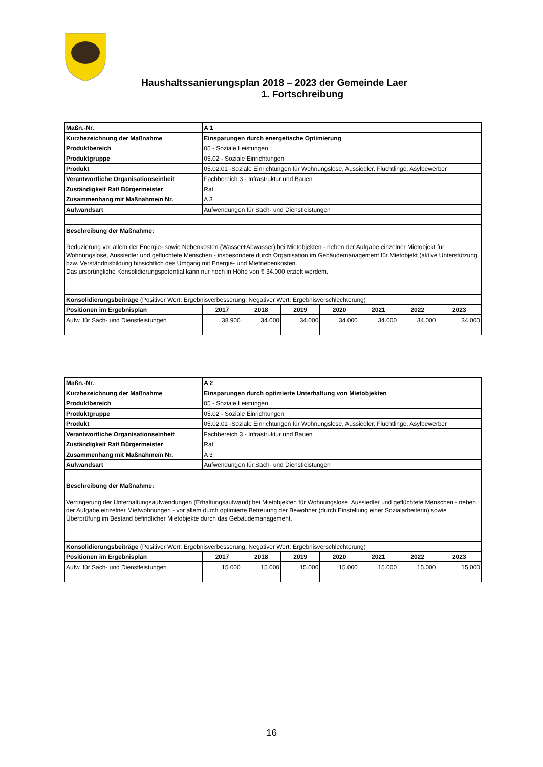Haushaltssanierungsplan 2018 – 2023 der Gemeinde Laer
1. Fortschreibung
| Maßn.-Nr. | A 1 | | | | | | |
| --- | --- | --- | --- | --- | --- | --- | --- |
| Kurzbezeichnung der Maßnahme | Einsparungen durch energetische Optimierung | | | | | | |
| Produktbereich | 05 - Soziale Leistungen | | | | | | |
| Produktgruppe | 05.02 - Soziale Einrichtungen | | | | | | |
| Produkt | 05.02.01 -Soziale Einrichtungen für Wohnungslose, Aussiedler, Flüchtlinge, Asylbewerber | | | | | | |
| Verantwortliche Organisationseinheit | Fachbereich 3 - Infrastruktur und Bauen | | | | | | |
| Zuständigkeit Rat/ Bürgermeister | Rat | | | | | | |
| Zusammenhang mit Maßnahme/n Nr. | A 3 | | | | | | |
| Aufwandsart | Aufwendungen für Sach- und Dienstleistungen | | | | | | |
| Beschreibung der Maßnahme: Reduzierung vor allem der Energie- sowie Nebenkosten (Wasser+Abwasser) bei Mietobjekten - neben der Aufgabe einzelner Mietobjekt für Wohnungslose, Aussiedler und geflüchtete Menschen - insbesondere durch Organisation im Gebäudemanagement für Mietobjekt (aktive Unterstützung bzw. Verständnisbildung hinsichtlich des Umgang mit Energie- und Mietnebenkosten. Das ursprüngliche Konsolidierungspotential kann nur noch in Höhe von € 34.000 erzielt werdem. | | | | | | | |
| Konsolidierungsbeiträge (Positiver Wert: Ergebnisverbesserung; Negativer Wert: Ergebnisverschlechterung) | | | | | | | |
| Positionen im Ergebnisplan | 2017 | 2018 | 2019 | 2020 | 2021 | 2022 | 2023 |
| Aufw. für Sach- und Dienstleistungen | 38.900 | 34.000 | 34.000 | 34.000 | 34.000 | 34.000 | 34.000 |
| Maßn.-Nr. | A 2 | | | | | | |
| --- | --- | --- | --- | --- | --- | --- | --- |
| Kurzbezeichnung der Maßnahme | Einsparungen durch optimierte Unterhaltung von Mietobjekten | | | | | | |
| Produktbereich | 05 - Soziale Leistungen | | | | | | |
| Produktgruppe | 05.02 - Soziale Einrichtungen | | | | | | |
| Produkt | 05.02.01 -Soziale Einrichtungen für Wohnungslose, Aussiedler, Flüchtlinge, Asylbewerber | | | | | | |
| Verantwortliche Organisationseinheit | Fachbereich 3 - Infrastruktur und Bauen | | | | | | |
| Zuständigkeit Rat/ Bürgermeister | Rat | | | | | | |
| Zusammenhang mit Maßnahme/n Nr. | A 3 | | | | | | |
| Aufwandsart | Aufwendungen für Sach- und Dienstleistungen | | | | | | |
| Beschreibung der Maßnahme: Verringerung der Unterhaltungsaufwendungen (Erhaltungsaufwand) bei Mietobjekten für Wohnungslose, Aussiedler und geflüchtete Menschen - neben der Aufgabe einzelner Mietwohnungen - vor allem durch optimierte Betreuung der Bewohner (durch Einstellung einer Sozialarbeiterin) sowie Überprüfung im Bestand befindlicher Mietobjekte durch das Gebäudemanagement. | | | | | | | |
| Konsolidierungsbeiträge (Positiver Wert: Ergebnisverbesserung; Negativer Wert: Ergebnisverschlechterung) | | | | | | | |
| Positionen im Ergebnisplan | 2017 | 2018 | 2019 | 2020 | 2021 | 2022 | 2023 |
| Aufw. für Sach- und Dienstleistungen | 15.000 | 15.000 | 15.000 | 15.000 | 15.000 | 15.000 | 15.000 |
16